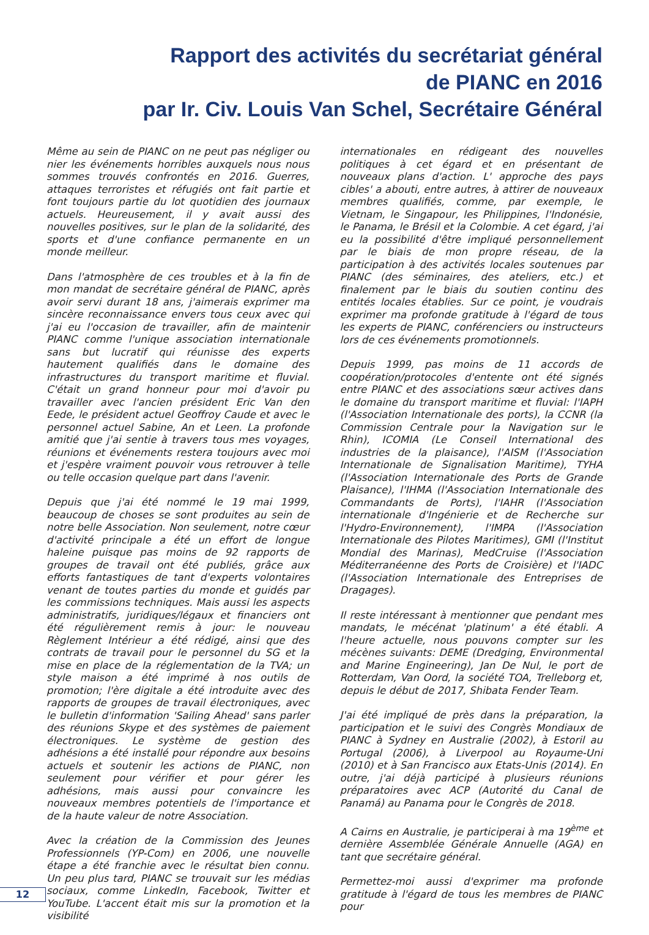Rapport des activités du secrétariat général
de PIANC en 2016
par Ir. Civ. Louis Van Schel, Secrétaire Général
Même au sein de PIANC on ne peut pas négliger ou nier les événements horribles auxquels nous nous sommes trouvés confrontés en 2016. Guerres, attaques terroristes et réfugiés ont fait partie et font toujours partie du lot quotidien des journaux actuels. Heureusement, il y avait aussi des nouvelles positives, sur le plan de la solidarité, des sports et d'une confiance permanente en un monde meilleur.
Dans l'atmosphère de ces troubles et à la fin de mon mandat de secrétaire général de PIANC, après avoir servi durant 18 ans, j'aimerais exprimer ma sincère reconnaissance envers tous ceux avec qui j'ai eu l'occasion de travailler, afin de maintenir PIANC comme l'unique association internationale sans but lucratif qui réunisse des experts hautement qualifiés dans le domaine des infrastructures du transport maritime et fluvial. C'était un grand honneur pour moi d'avoir pu travailler avec l'ancien président Eric Van den Eede, le président actuel Geoffroy Caude et avec le personnel actuel Sabine, An et Leen. La profonde amitié que j'ai sentie à travers tous mes voyages, réunions et événements restera toujours avec moi et j'espère vraiment pouvoir vous retrouver à telle ou telle occasion quelque part dans l'avenir.
Depuis que j'ai été nommé le 19 mai 1999, beaucoup de choses se sont produites au sein de notre belle Association. Non seulement, notre cœur d'activité principale a été un effort de longue haleine puisque pas moins de 92 rapports de groupes de travail ont été publiés, grâce aux efforts fantastiques de tant d'experts volontaires venant de toutes parties du monde et guidés par les commissions techniques. Mais aussi les aspects administratifs, juridiques/légaux et financiers ont été régulièrement remis à jour: le nouveau Règlement Intérieur a été rédigé, ainsi que des contrats de travail pour le personnel du SG et la mise en place de la réglementation de la TVA; un style maison a été imprimé à nos outils de promotion; l'ère digitale a été introduite avec des rapports de groupes de travail électroniques, avec le bulletin d'information 'Sailing Ahead' sans parler des réunions Skype et des systèmes de paiement électroniques. Le système de gestion des adhésions a été installé pour répondre aux besoins actuels et soutenir les actions de PIANC, non seulement pour vérifier et pour gérer les adhésions, mais aussi pour convaincre les nouveaux membres potentiels de l'importance et de la haute valeur de notre Association.
Avec la création de la Commission des Jeunes Professionnels (YP-Com) en 2006, une nouvelle étape a été franchie avec le résultat bien connu. Un peu plus tard, PIANC se trouvait sur les médias sociaux, comme LinkedIn, Facebook, Twitter et YouTube. L'accent était mis sur la promotion et la visibilité
internationales en rédigeant des nouvelles politiques à cet égard et en présentant de nouveaux plans d'action. L' approche des pays cibles' a abouti, entre autres, à attirer de nouveaux membres qualifiés, comme, par exemple, le Vietnam, le Singapour, les Philippines, l'Indonésie, le Panama, le Brésil et la Colombie. A cet égard, j'ai eu la possibilité d'être impliqué personnellement par le biais de mon propre réseau, de la participation à des activités locales soutenues par PIANC (des séminaires, des ateliers, etc.) et finalement par le biais du soutien continu des entités locales établies. Sur ce point, je voudrais exprimer ma profonde gratitude à l'égard de tous les experts de PIANC, conférenciers ou instructeurs lors de ces événements promotionnels.
Depuis 1999, pas moins de 11 accords de coopération/protocoles d'entente ont été signés entre PIANC et des associations sœur actives dans le domaine du transport maritime et fluvial: l'IAPH (l'Association Internationale des ports), la CCNR (la Commission Centrale pour la Navigation sur le Rhin), ICOMIA (Le Conseil International des industries de la plaisance), l'AISM (l'Association Internationale de Signalisation Maritime), TYHA (l'Association Internationale des Ports de Grande Plaisance), l'IHMA (l'Association Internationale des Commandants de Ports), l'IAHR (l'Association internationale d'Ingénierie et de Recherche sur l'Hydro-Environnement), l'IMPA (l'Association Internationale des Pilotes Maritimes), GMI (l'Institut Mondial des Marinas), MedCruise (l'Association Méditerranéenne des Ports de Croisière) et l'IADC (l'Association Internationale des Entreprises de Dragages).
Il reste intéressant à mentionner que pendant mes mandats, le mécénat 'platinum' a été établi. A l'heure actuelle, nous pouvons compter sur les mécènes suivants: DEME (Dredging, Environmental and Marine Engineering), Jan De Nul, le port de Rotterdam, Van Oord, la société TOA, Trelleborg et, depuis le début de 2017, Shibata Fender Team.
J'ai été impliqué de près dans la préparation, la participation et le suivi des Congrès Mondiaux de PIANC à Sydney en Australie (2002), à Estoril au Portugal (2006), à Liverpool au Royaume-Uni (2010) et à San Francisco aux Etats-Unis (2014). En outre, j'ai déjà participé à plusieurs réunions préparatoires avec ACP (Autorité du Canal de Panamá) au Panama pour le Congrès de 2018.
A Cairns en Australie, je participerai à ma 19<sup>ème</sup> et dernière Assemblée Générale Annuelle (AGA) en tant que secrétaire général.
Permettez-moi aussi d'exprimer ma profonde gratitude à l'égard de tous les membres de PIANC pour
12